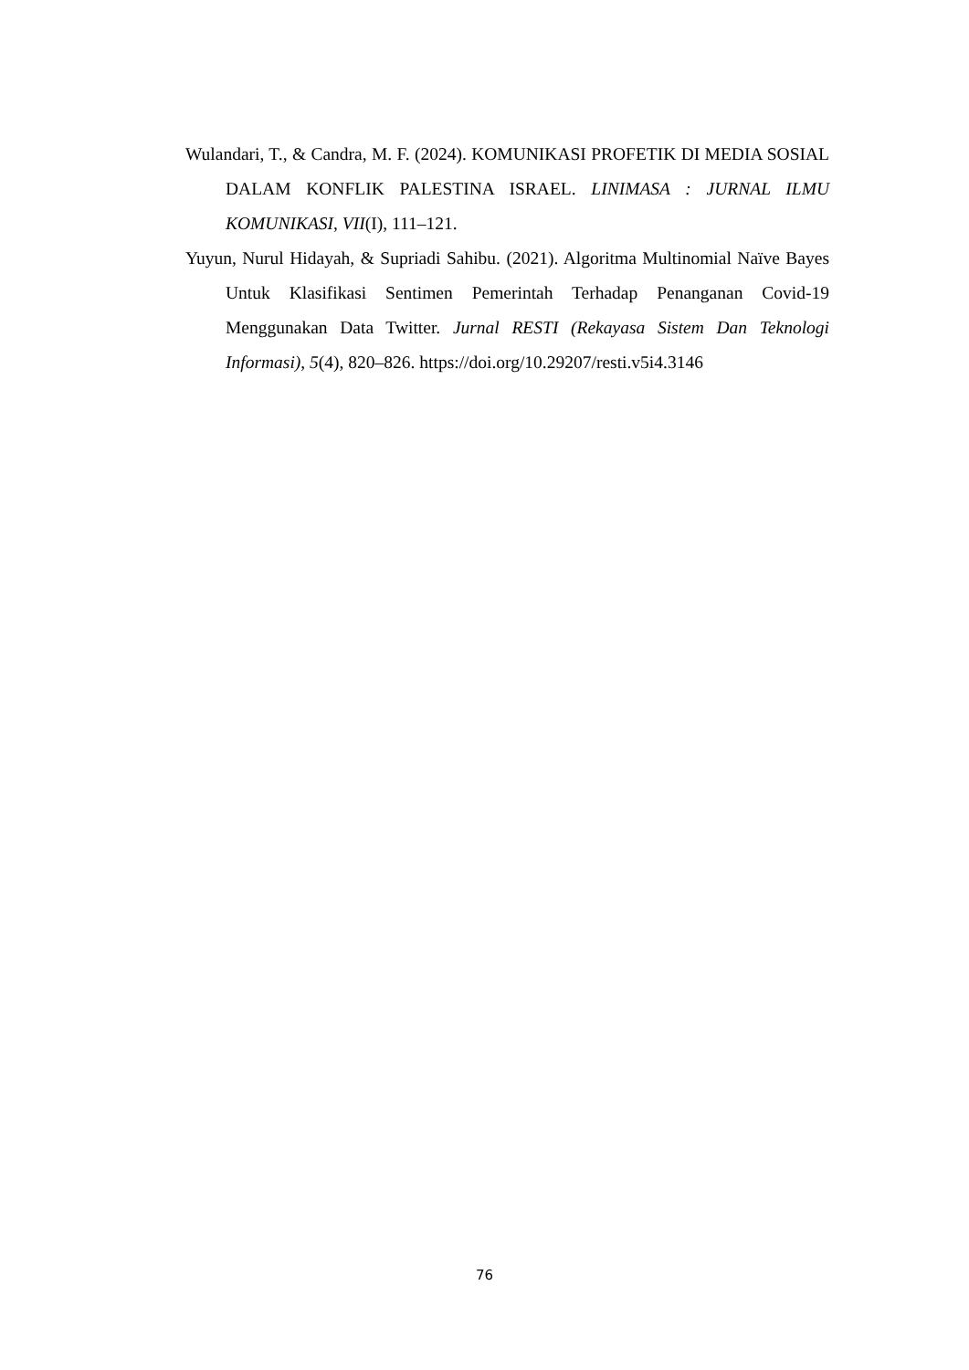Wulandari, T., & Candra, M. F. (2024). KOMUNIKASI PROFETIK DI MEDIA SOSIAL DALAM KONFLIK PALESTINA ISRAEL. LINIMASA : JURNAL ILMU KOMUNIKASI, VII(I), 111–121.
Yuyun, Nurul Hidayah, & Supriadi Sahibu. (2021). Algoritma Multinomial Naïve Bayes Untuk Klasifikasi Sentimen Pemerintah Terhadap Penanganan Covid-19 Menggunakan Data Twitter. Jurnal RESTI (Rekayasa Sistem Dan Teknologi Informasi), 5(4), 820–826. https://doi.org/10.29207/resti.v5i4.3146
76